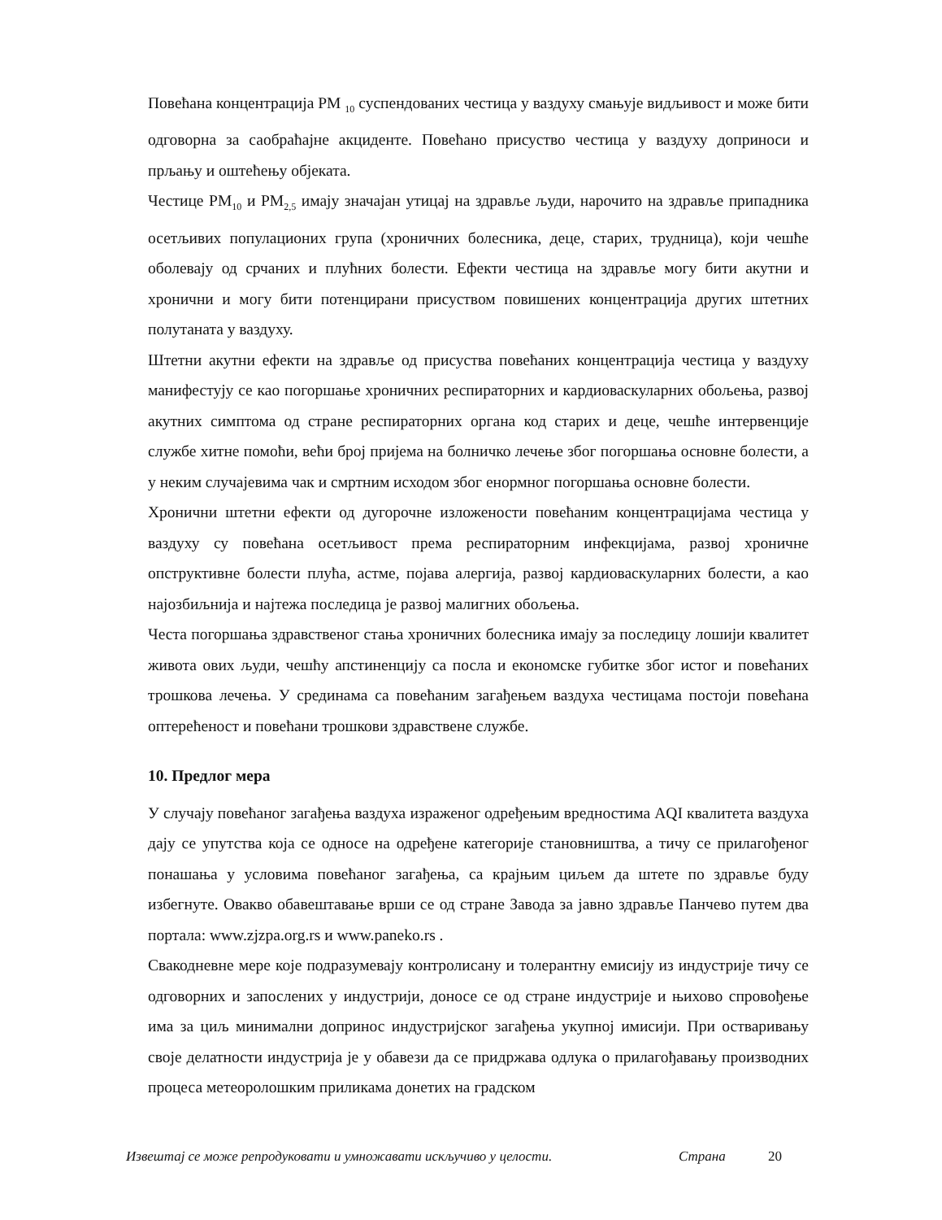Повећана концентрација PM <sub>10</sub> суспендованих честица у ваздуху смањује видљивост и може бити одговорна за саобраћајне акциденте. Повећано присуство честица у ваздуху доприноси и прљању и оштећењу објеката.
Честице PM<sub>10</sub> и PM<sub>2,5</sub> имају значајан утицај на здравље људи, нарочито на здравље припадника осетљивих популационих група (хроничних болесника, деце, старих, трудница), који чешће оболевају од срчаних и плућних болести. Ефекти честица на здравље могу бити акутни и хронични и могу бити потенцирани присуством повишених концентрација других штетних полутаната у ваздуху.
Штетни акутни ефекти на здравље од присуства повећаних концентрација честица у ваздуху манифестују се као погоршање хроничних респираторних и кардиоваскуларних обољења, развој акутних симптома од стране респираторних органа код старих и деце, чешће интервенције службе хитне помоћи, већи број пријема на болничко лечење због погоршања основне болести, а у неким случајевима чак и смртним исходом због енормног погоршања основне болести.
Хронични штетни ефекти од дугорочне изложености повећаним концентрацијама честица у ваздуху су повећана осетљивост према респираторним инфекцијама, развој хроничне опструктивне болести плућа, астме, појава алергија, развој кардиоваскуларних болести, а као најозбиљнија и најтежа последица је развој малигних обољења.
Честа погоршања здравственог стања хроничних болесника имају за последицу лошији квалитет живота ових људи, чешћу апстиненцију са посла и економске губитке због истог и повећаних трошкова лечења. У срединама са повећаним загађењем ваздуха честицама постоји повећана оптерећеност и повећани трошкови здравствене службе.
10. Предлог мера
У случају повећаног загађења ваздуха израженог одређењим вредностима AQI квалитета ваздуха дају се упутства која се односе на одређене категорије становништва, а тичу се прилагођеног понашања у условима повећаног загађења, са крајњим циљем да штете по здравље буду избегнуте. Овакво обавештавање врши се од стране Завода за јавно здравље Панчево путем два портала: www.zjzpa.org.rs и www.paneko.rs .
Свакодневне мере које подразумевају контролисану и толерантну емисију из индустрије тичу се одговорних и запослених у индустрији, доносе се од стране индустрије и њихово спровођење има за циљ минимални допринос индустријског загађења укупној имисији. При остваривању своје делатности индустрија је у обавези да се придржава одлука о прилагођавању производних процеса метеоролошким приликама донетих на градском
Извештај се може репродуковати и умножавати искључиво у целости. Страна 20